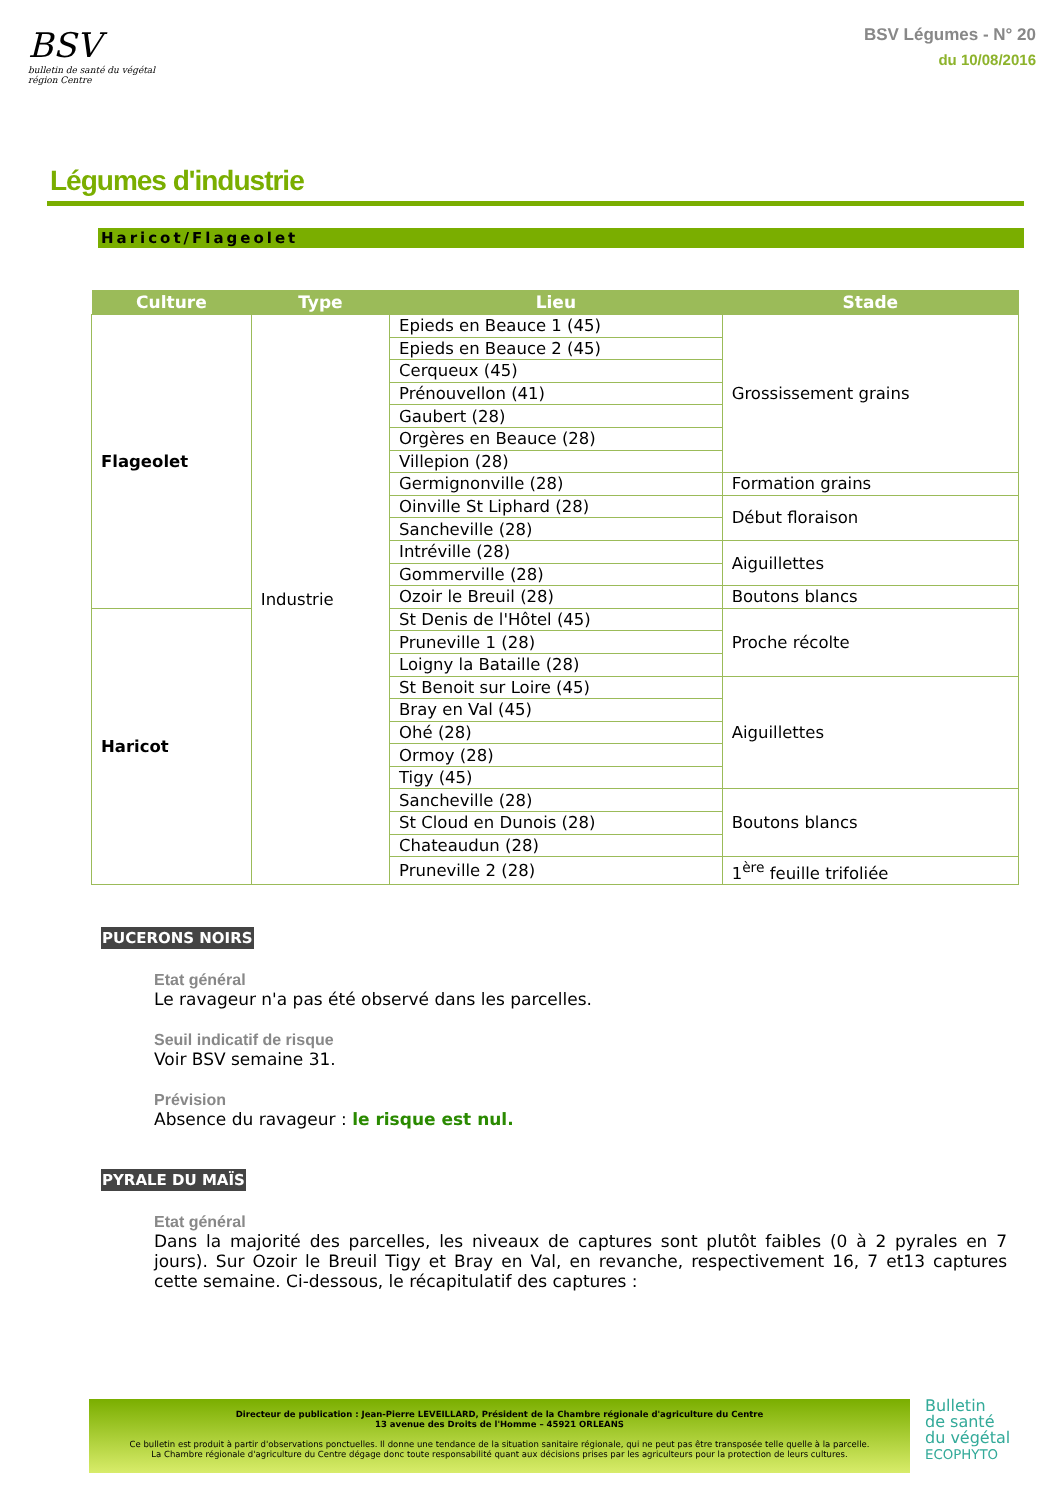BSV
bulletin de santé du végétal
région Centre
BSV Légumes - N° 20
du 10/08/2016
Légumes d'industrie
Haricot/Flageolet
| Culture | Type | Lieu | Stade |
| --- | --- | --- | --- |
| Flageolet | Industrie | Epieds en Beauce 1 (45) | Grossissement grains |
| | | Epieds en Beauce 2 (45) | |
| | | Cerqueux (45) | |
| | | Prénouvellon (41) | |
| | | Gaubert (28) | |
| | | Orgères en Beauce (28) | |
| | | Villepion (28) | |
| | | Germignonville (28) | Formation grains |
| | | Oinville St Liphard (28) | Début floraison |
| | | Sancheville (28) | |
| | | Intréville (28) | Aiguillettes |
| | | Gommerville (28) | |
| | | Ozoir le Breuil (28) | Boutons blancs |
| Haricot | | St Denis de l'Hôtel (45) | Proche récolte |
| | | Pruneville 1 (28) | |
| | | Loigny la Bataille (28) | |
| | | St Benoit sur Loire (45) | Aiguillettes |
| | | Bray en Val (45) | |
| | | Ohé (28) | |
| | | Ormoy (28) | |
| | | Tigy (45) | |
| | | Sancheville (28) | Boutons blancs |
| | | St Cloud en Dunois (28) | |
| | | Chateaudun (28) | |
| | | Pruneville 2 (28) | 1<sup>ère</sup> feuille trifoliée |
PUCERONS NOIRS
Etat général
Le ravageur n'a pas été observé dans les parcelles.
Seuil indicatif de risque
Voir BSV semaine 31.
Prévision
Absence du ravageur : le risque est nul.
PYRALE DU MAÏS
Etat général
Dans la majorité des parcelles, les niveaux de captures sont plutôt faibles (0 à 2 pyrales en 7 jours). Sur Ozoir le Breuil Tigy et Bray en Val, en revanche, respectivement 16, 7 et13 captures cette semaine. Ci-dessous, le récapitulatif des captures :
Directeur de publication : Jean-Pierre LEVEILLARD, Président de la Chambre régionale d'agriculture du Centre
13 avenue des Droits de l'Homme – 45921 ORLEANS
Ce bulletin est produit à partir d'observations ponctuelles. Il donne une tendance de la situation sanitaire régionale, qui ne peut pas être transposée telle quelle à la parcelle.
La Chambre régionale d'agriculture du Centre dégage donc toute responsabilité quant aux décisions prises par les agriculteurs pour la protection de leurs cultures.
Bulletin
de santé
du végétal
ECOPHYTO